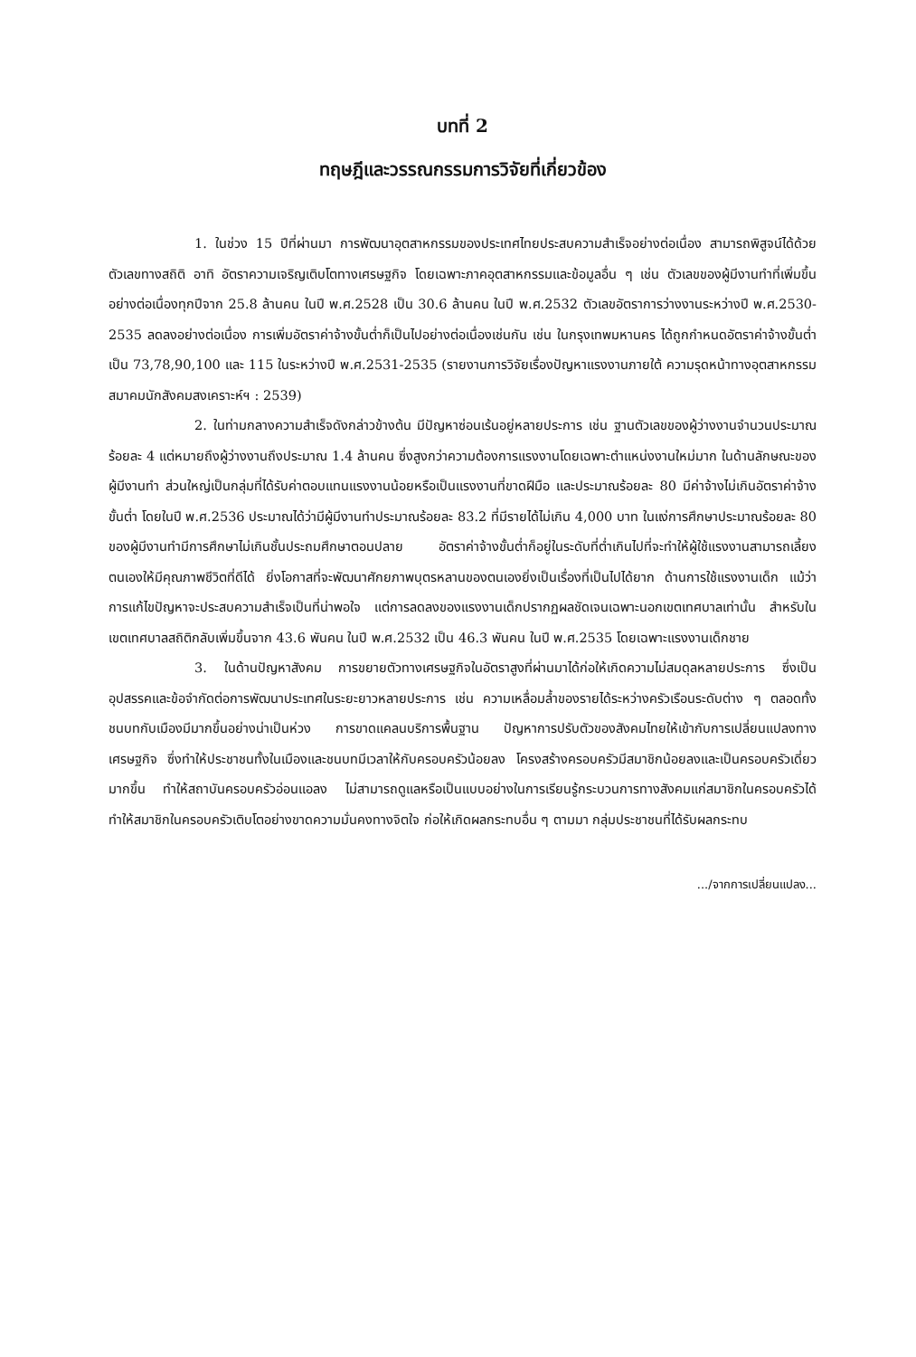บทที่ 2
ทฤษฎีและวรรณกรรมการวิจัยที่เกี่ยวข้อง
1. ในช่วง 15 ปีที่ผ่านมา การพัฒนาอุตสาหกรรมของประเทศไทยประสบความสำเร็จอย่างต่อเนื่อง สามารถพิสูจน์ได้ด้วยตัวเลขทางสถิติ อาทิ อัตราความเจริญเติบโตทางเศรษฐกิจ โดยเฉพาะภาคอุตสาหกรรมและข้อมูลอื่น ๆ เช่น ตัวเลขของผู้มีงานทำที่เพิ่มขึ้นอย่างต่อเนื่องทุกปีจาก 25.8 ล้านคน ในปี พ.ศ.2528 เป็น 30.6 ล้านคน ในปี พ.ศ.2532 ตัวเลขอัตราการว่างงานระหว่างปี พ.ศ.2530-2535 ลดลงอย่างต่อเนื่อง การเพิ่มอัตราค่าจ้างขั้นต่ำก็เป็นไปอย่างต่อเนื่องเช่นกัน เช่น ในกรุงเทพมหานคร ได้ถูกกำหนดอัตราค่าจ้างขั้นต่ำเป็น 73,78,90,100 และ 115 ในระหว่างปี พ.ศ.2531-2535 (รายงานการวิจัยเรื่องปัญหาแรงงานภายใต้ ความรุดหน้าทางอุตสาหกรรม สมาคมนักสังคมสงเคราะห์ฯ : 2539)
2. ในท่ามกลางความสำเร็จดังกล่าวข้างต้น มีปัญหาซ่อนเร้นอยู่หลายประการ เช่น ฐานตัวเลขของผู้ว่างงานจำนวนประมาณร้อยละ 4 แต่หมายถึงผู้ว่างงานถึงประมาณ 1.4 ล้านคน ซึ่งสูงกว่าความต้องการแรงงานโดยเฉพาะตำแหน่งงานใหม่มาก ในด้านลักษณะของผู้มีงานทำ ส่วนใหญ่เป็นกลุ่มที่ได้รับค่าตอบแทนแรงงานน้อยหรือเป็นแรงงานที่ขาดฝีมือ และประมาณร้อยละ 80 มีค่าจ้างไม่เกินอัตราค่าจ้างขั้นต่ำ โดยในปี พ.ศ.2536 ประมาณได้ว่ามีผู้มีงานทำประมาณร้อยละ 83.2 ที่มีรายได้ไม่เกิน 4,000 บาท ในแง่การศึกษาประมาณร้อยละ 80 ของผู้มีงานทำมีการศึกษาไม่เกินชั้นประถมศึกษาตอนปลาย อัตราค่าจ้างขั้นต่ำก็อยู่ในระดับที่ต่ำเกินไปที่จะทำให้ผู้ใช้แรงงานสามารถเลี้ยงตนเองให้มีคุณภาพชีวิตที่ดีได้ ยิ่งโอกาสที่จะพัฒนาศักยภาพบุตรหลานของตนเองยิ่งเป็นเรื่องที่เป็นไปได้ยาก ด้านการใช้แรงงานเด็ก แม้ว่าการแก้ไขปัญหาจะประสบความสำเร็จเป็นที่น่าพอใจ แต่การลดลงของแรงงานเด็กปรากฏผลชัดเจนเฉพาะนอกเขตเทศบาลเท่านั้น สำหรับในเขตเทศบาลสถิติกลับเพิ่มขึ้นจาก 43.6 พันคน ในปี พ.ศ.2532 เป็น 46.3 พันคน ในปี พ.ศ.2535 โดยเฉพาะแรงงานเด็กชาย
3. ในด้านปัญหาสังคม การขยายตัวทางเศรษฐกิจในอัตราสูงที่ผ่านมาได้ก่อให้เกิดความไม่สมดุลหลายประการ ซึ่งเป็นอุปสรรคและข้อจำกัดต่อการพัฒนาประเทศในระยะยาวหลายประการ เช่น ความเหลื่อมล้ำของรายได้ระหว่างครัวเรือนระดับต่าง ๆ ตลอดทั้งชนบทกับเมืองมีมากขึ้นอย่างน่าเป็นห่วง การขาดแคลนบริการพื้นฐาน ปัญหาการปรับตัวของสังคมไทยให้เข้ากับการเปลี่ยนแปลงทางเศรษฐกิจ ซึ่งทำให้ประชาชนทั้งในเมืองและชนบทมีเวลาให้กับครอบครัวน้อยลง โครงสร้างครอบครัวมีสมาชิกน้อยลงและเป็นครอบครัวเดี่ยวมากขึ้น ทำให้สถาบันครอบครัวอ่อนแอลง ไม่สามารถดูแลหรือเป็นแบบอย่างในการเรียนรู้กระบวนการทางสังคมแก่สมาชิกในครอบครัวได้ ทำให้สมาชิกในครอบครัวเติบโตอย่างขาดความมั่นคงทางจิตใจ ก่อให้เกิดผลกระทบอื่น ๆ ตามมา กลุ่มประชาชนที่ได้รับผลกระทบ
.../จากการเปลี่ยนแปลง...